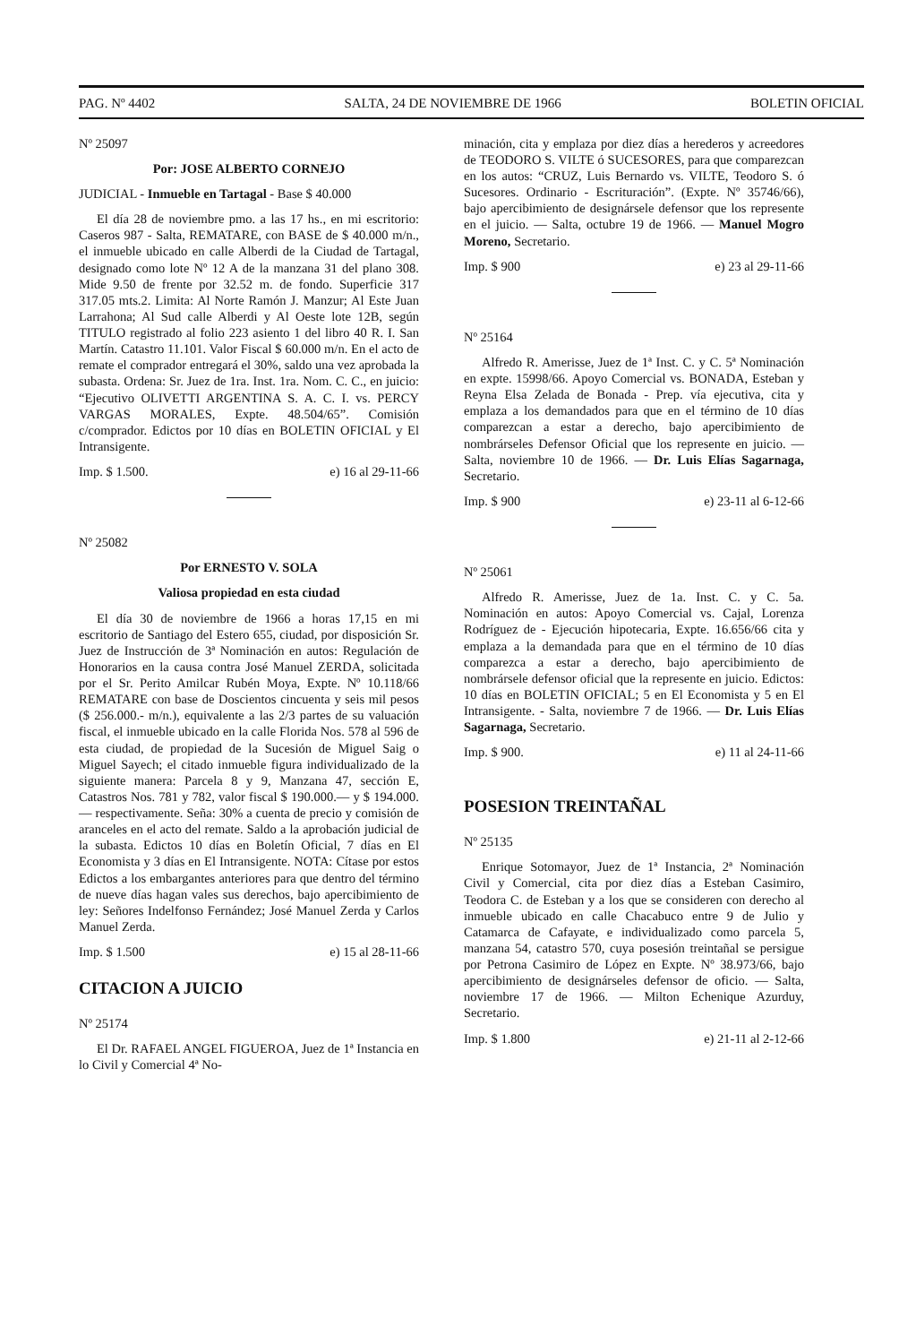PAG. Nº 4402 SALTA, 24 DE NOVIEMBRE DE 1966 BOLETIN OFICIAL
Nº 25097
Por: JOSE ALBERTO CORNEJO
JUDICIAL - Inmueble en Tartagal - Base $ 40.000
El día 28 de noviembre pmo. a las 17 hs., en mi escritorio: Caseros 987 - Salta, REMATARE, con BASE de $ 40.000 m/n., el inmueble ubicado en calle Alberdi de la Ciudad de Tartagal, designado como lote Nº 12 A de la manzana 31 del plano 308. Mide 9.50 de frente por 32.52 m. de fondo. Superficie 317 317.05 mts.2. Limita: Al Norte Ramón J. Manzur; Al Este Juan Larrahona; Al Sud calle Alberdi y Al Oeste lote 12B, según TITULO registrado al folio 223 asiento 1 del libro 40 R. I. San Martín. Catastro 11.101. Valor Fiscal $ 60.000 m/n. En el acto de remate el comprador entregará el 30%, saldo una vez aprobada la subasta. Ordena: Sr. Juez de 1ra. Inst. 1ra. Nom. C. C., en juicio: “Ejecutivo OLIVETTI ARGENTINA S. A. C. I. vs. PERCY VARGAS MORALES, Expte. 48.504/65”. Comisión c/comprador. Edictos por 10 días en BOLETIN OFICIAL y El Intransigente.
Imp. $ 1.500. e) 16 al 29-11-66
Nº 25082
Por ERNESTO V. SOLA
Valiosa propiedad en esta ciudad
El día 30 de noviembre de 1966 a horas 17,15 en mi escritorio de Santiago del Estero 655, ciudad, por disposición Sr. Juez de Instrucción de 3ª Nominación en autos: Regulación de Honorarios en la causa contra José Manuel ZERDA, solicitada por el Sr. Perito Amilcar Rubén Moya, Expte. Nº 10.118/66 REMATARE con base de Doscientos cincuenta y seis mil pesos ($ 256.000.- m/n.), equivalente a las 2/3 partes de su valuación fiscal, el inmueble ubicado en la calle Florida Nos. 578 al 596 de esta ciudad, de propiedad de la Sucesión de Miguel Saig o Miguel Sayech; el citado inmueble figura individualizado de la siguiente manera: Parcela 8 y 9, Manzana 47, sección E, Catastros Nos. 781 y 782, valor fiscal $ 190.000.— y $ 194.000.— respectivamente. Seña: 30% a cuenta de precio y comisión de aranceles en el acto del remate. Saldo a la aprobación judicial de la subasta. Edictos 10 días en Boletín Oficial, 7 días en El Economista y 3 días en El Intransigente. NOTA: Cítase por estos Edictos a los embargantes anteriores para que dentro del término de nueve días hagan vales sus derechos, bajo apercibimiento de ley: Señores Indelfonso Fernández; José Manuel Zerda y Carlos Manuel Zerda.
Imp. $ 1.500 e) 15 al 28-11-66
CITACION A JUICIO
Nº 25174
El Dr. RAFAEL ANGEL FIGUEROA, Juez de 1ª Instancia en lo Civil y Comercial 4ª No-
minación, cita y emplaza por diez días a herederos y acreedores de TEODORO S. VILTE ó SUCESORES, para que comparezcan en los autos: “CRUZ, Luis Bernardo vs. VILTE, Teodoro S. ó Sucesores. Ordinario - Escrituración”. (Expte. Nº 35746/66), bajo apercibimiento de designársele defensor que los represente en el juicio. — Salta, octubre 19 de 1966. — Manuel Mogro Moreno, Secretario.
Imp. $ 900 e) 23 al 29-11-66
Nº 25164
Alfredo R. Amerisse, Juez de 1ª Inst. C. y C. 5ª Nominación en expte. 15998/66. Apoyo Comercial vs. BONADA, Esteban y Reyna Elsa Zelada de Bonada - Prep. vía ejecutiva, cita y emplaza a los demandados para que en el término de 10 días comparezcan a estar a derecho, bajo apercibimiento de nombrárseles Defensor Oficial que los represente en juicio. — Salta, noviembre 10 de 1966. — Dr. Luis Elías Sagarnaga, Secretario.
Imp. $ 900 e) 23-11 al 6-12-66
Nº 25061
Alfredo R. Amerisse, Juez de 1a. Inst. C. y C. 5a. Nominación en autos: Apoyo Comercial vs. Cajal, Lorenza Rodríguez de - Ejecución hipotecaria, Expte. 16.656/66 cita y emplaza a la demandada para que en el término de 10 días comparezca a estar a derecho, bajo apercibimiento de nombrársele defensor oficial que la represente en juicio. Edictos: 10 días en BOLETIN OFICIAL; 5 en El Economista y 5 en El Intransigente. - Salta, noviembre 7 de 1966. — Dr. Luis Elías Sagarnaga, Secretario.
Imp. $ 900. e) 11 al 24-11-66
POSESION TREINTAÑAL
Nº 25135
Enrique Sotomayor, Juez de 1ª Instancia, 2ª Nominación Civil y Comercial, cita por diez días a Esteban Casimiro, Teodora C. de Esteban y a los que se consideren con derecho al inmueble ubicado en calle Chacabuco entre 9 de Julio y Catamarca de Cafayate, e individualizado como parcela 5, manzana 54, catastro 570, cuya posesión treintañal se persigue por Petrona Casimiro de López en Expte. Nº 38.973/66, bajo apercibimiento de designárseles defensor de oficio. — Salta, noviembre 17 de 1966. — Milton Echenique Azurduy, Secretario.
Imp. $ 1.800 e) 21-11 al 2-12-66